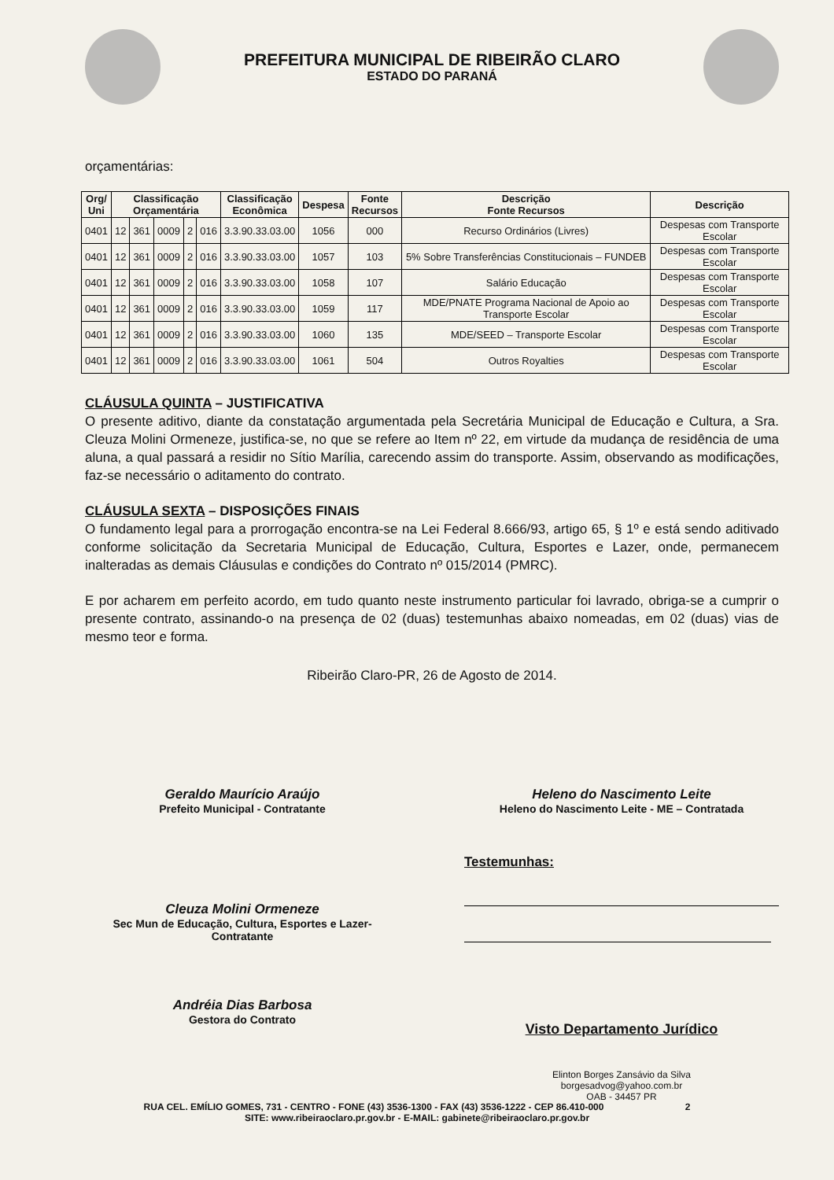PREFEITURA MUNICIPAL DE RIBEIRÃO CLARO
ESTADO DO PARANÁ
orçamentárias:
| Org/ Uni | Classificação Orçamentária | | | | | Classificação Econômica | Despesa | Fonte Recursos | Descrição Fonte Recursos | Descrição |
| --- | --- | --- | --- | --- | --- | --- | --- | --- | --- | --- |
| 0401 | 12 | 361 | 0009 | 2 | 016 | 3.3.90.33.03.00 | 1056 | 000 | Recurso Ordinários (Livres) | Despesas com Transporte Escolar |
| 0401 | 12 | 361 | 0009 | 2 | 016 | 3.3.90.33.03.00 | 1057 | 103 | 5% Sobre Transferências Constitucionais – FUNDEB | Despesas com Transporte Escolar |
| 0401 | 12 | 361 | 0009 | 2 | 016 | 3.3.90.33.03.00 | 1058 | 107 | Salário Educação | Despesas com Transporte Escolar |
| 0401 | 12 | 361 | 0009 | 2 | 016 | 3.3.90.33.03.00 | 1059 | 117 | MDE/PNATE Programa Nacional de Apoio ao Transporte Escolar | Despesas com Transporte Escolar |
| 0401 | 12 | 361 | 0009 | 2 | 016 | 3.3.90.33.03.00 | 1060 | 135 | MDE/SEED – Transporte Escolar | Despesas com Transporte Escolar |
| 0401 | 12 | 361 | 0009 | 2 | 016 | 3.3.90.33.03.00 | 1061 | 504 | Outros Royalties | Despesas com Transporte Escolar |
CLÁUSULA QUINTA – JUSTIFICATIVA
O presente aditivo, diante da constatação argumentada pela Secretária Municipal de Educação e Cultura, a Sra. Cleuza Molini Ormeneze, justifica-se, no que se refere ao Item nº 22, em virtude da mudança de residência de uma aluna, a qual passará a residir no Sítio Marília, carecendo assim do transporte. Assim, observando as modificações, faz-se necessário o aditamento do contrato.
CLÁUSULA SEXTA – DISPOSIÇÕES FINAIS
O fundamento legal para a prorrogação encontra-se na Lei Federal 8.666/93, artigo 65, § 1º e está sendo aditivado conforme solicitação da Secretaria Municipal de Educação, Cultura, Esportes e Lazer, onde, permanecem inalteradas as demais Cláusulas e condições do Contrato nº 015/2014 (PMRC).
E por acharem em perfeito acordo, em tudo quanto neste instrumento particular foi lavrado, obriga-se a cumprir o presente contrato, assinando-o na presença de 02 (duas) testemunhas abaixo nomeadas, em 02 (duas) vias de mesmo teor e forma.
Ribeirão Claro-PR, 26 de Agosto de 2014.
Geraldo Maurício Araújo
Prefeito Municipal - Contratante
Heleno do Nascimento Leite
Heleno do Nascimento Leite - ME – Contratada
Cleuza Molini Ormeneze
Sec Mun de Educação, Cultura, Esportes e Lazer-
Contratante
Testemunhas:
Andréia Dias Barbosa
Gestora do Contrato
Visto Departamento Jurídico
Elinton Borges Zansávio da Silva
borgesadvog@yahoo.com.br
OAB - 34457 PR
RUA CEL. EMÍLIO GOMES, 731 - CENTRO - FONE (43) 3536-1300 - FAX (43) 3536-1222 - CEP 86.410-000 2
SITE: www.ribeiraoclaro.pr.gov.br - E-MAIL: gabinete@ribeiraoclaro.pr.gov.br